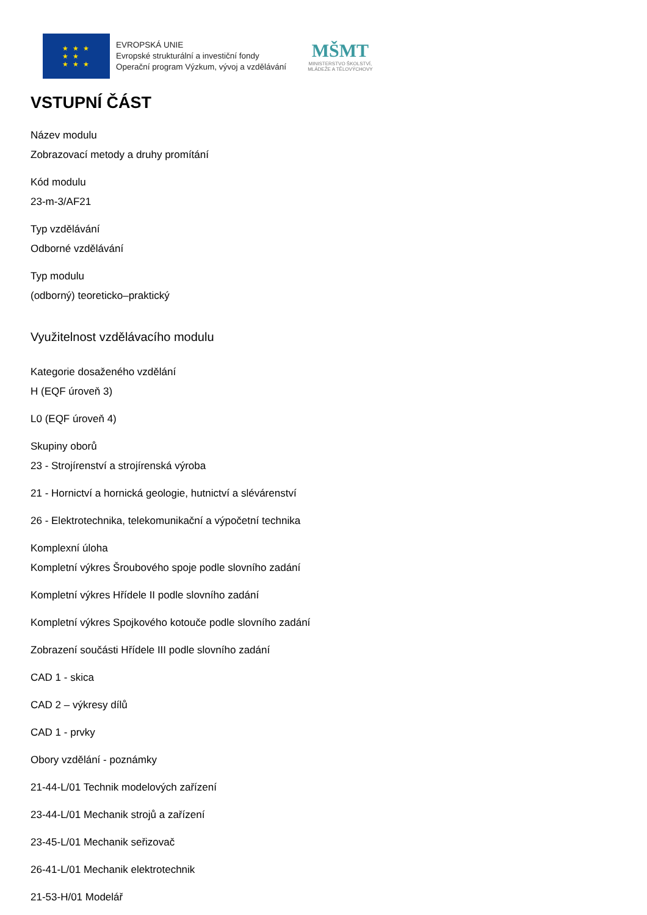★ ★ ★
★ ★
★ ★ ★
EVROPSKÁ UNIE
Evropské strukturální a investiční fondy
Operační program Výzkum, vývoj a vzdělávání
MŠMT
MINISTERSTVO ŠKOLSTVÍ,
MLÁDEŽE A TĚLOVÝCHOVY
VSTUPNÍ ČÁST
Název modulu
Zobrazovací metody a druhy promítání
Kód modulu
23-m-3/AF21
Typ vzdělávání
Odborné vzdělávání
Typ modulu
(odborný) teoreticko–praktický
Využitelnost vzdělávacího modulu
Kategorie dosaženého vzdělání
H (EQF úroveň 3)
L0 (EQF úroveň 4)
Skupiny oborů
23 - Strojírenství a strojírenská výroba
21 - Hornictví a hornická geologie, hutnictví a slévárenství
26 - Elektrotechnika, telekomunikační a výpočetní technika
Komplexní úloha
Kompletní výkres Šroubového spoje podle slovního zadání
Kompletní výkres Hřídele II podle slovního zadání
Kompletní výkres Spojkového kotouče podle slovního zadání
Zobrazení součásti Hřídele III podle slovního zadání
CAD 1 - skica
CAD 2 – výkresy dílů
CAD 1 - prvky
Obory vzdělání - poznámky
21-44-L/01 Technik modelových zařízení
23-44-L/01 Mechanik strojů a zařízení
23-45-L/01 Mechanik seřizovač
26-41-L/01 Mechanik elektrotechnik
21-53-H/01 Modelář